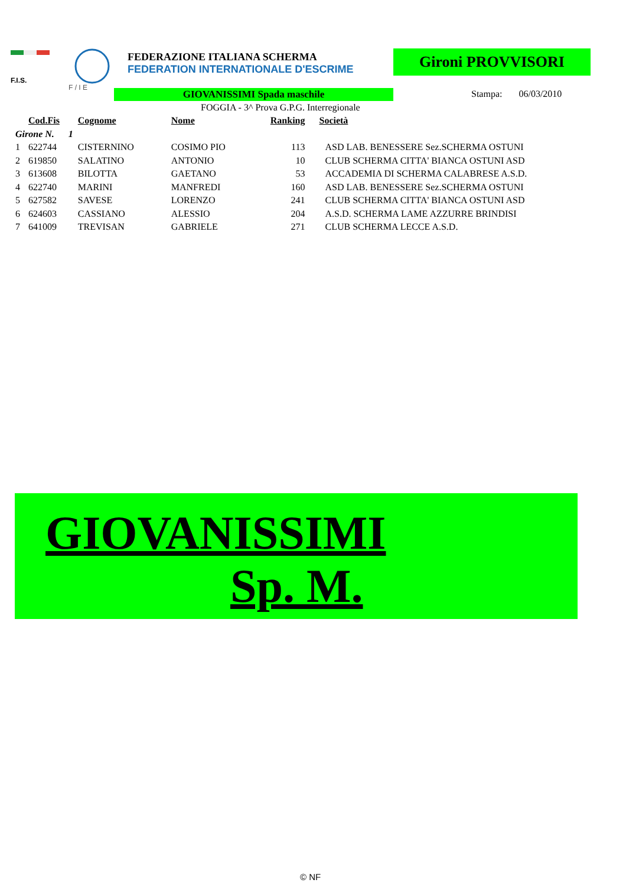F.I.S.
F / I E
FEDERAZIONE ITALIANA SCHERMA
FEDERATION INTERNATIONALE D'ESCRIME
Gironi PROVVISORI
GIOVANISSIMI Spada maschile Stampa: 06/03/2010
FOGGIA - 3^ Prova G.P.G. Interregionale
| | Cod.Fis | Cognome | Nome | Ranking | Società |
| --- | --- | --- | --- | --- | --- |
| Girone N. 1 | | | | | |
| 1 | 622744 | CISTERNINO | COSIMO PIO | 113 | ASD LAB. BENESSERE Sez.SCHERMA OSTUNI |
| 2 | 619850 | SALATINO | ANTONIO | 10 | CLUB SCHERMA CITTA' BIANCA OSTUNI ASD |
| 3 | 613608 | BILOTTA | GAETANO | 53 | ACCADEMIA DI SCHERMA CALABRESE A.S.D. |
| 4 | 622740 | MARINI | MANFREDI | 160 | ASD LAB. BENESSERE Sez.SCHERMA OSTUNI |
| 5 | 627582 | SAVESE | LORENZO | 241 | CLUB SCHERMA CITTA' BIANCA OSTUNI ASD |
| 6 | 624603 | CASSIANO | ALESSIO | 204 | A.S.D. SCHERMA LAME AZZURRE BRINDISI |
| 7 | 641009 | TREVISAN | GABRIELE | 271 | CLUB SCHERMA LECCE A.S.D. |
GIOVANISSIMI
Sp. M.
© NF